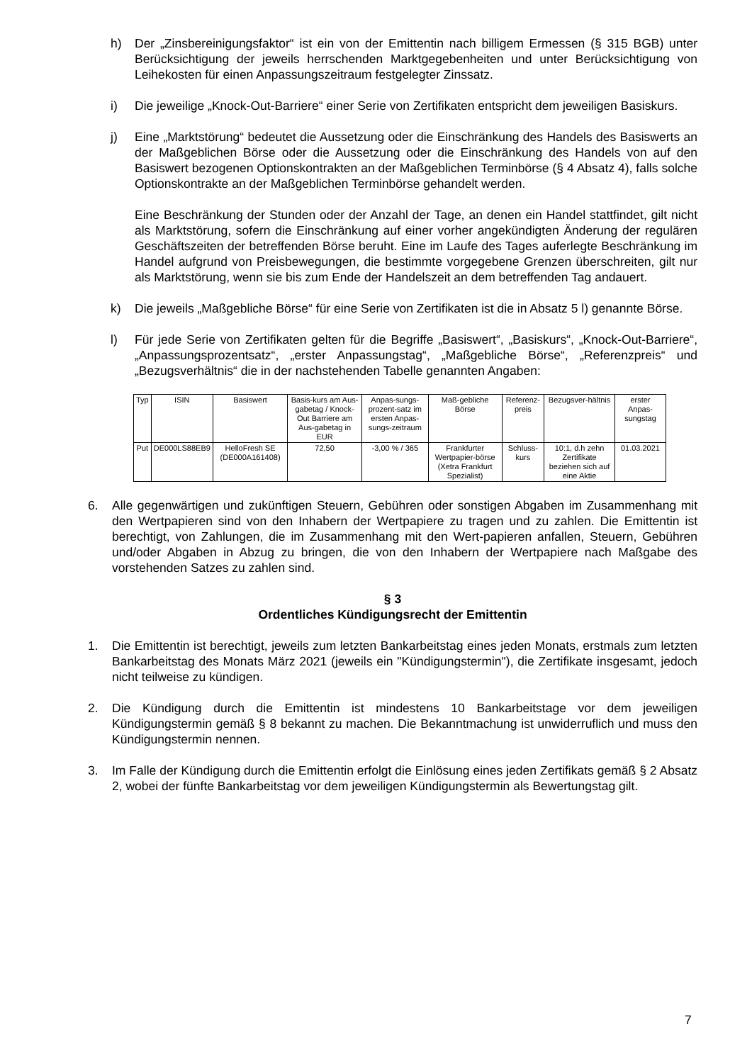h) Der „Zinsbereinigungsfaktor“ ist ein von der Emittentin nach billigem Ermessen (§ 315 BGB) unter Berücksichtigung der jeweils herrschenden Marktgegebenheiten und unter Berücksichtigung von Leihekosten für einen Anpassungszeitraum festgelegter Zinssatz.
i) Die jeweilige „Knock-Out-Barriere“ einer Serie von Zertifikaten entspricht dem jeweiligen Basiskurs.
j) Eine „Marktstörung“ bedeutet die Aussetzung oder die Einschränkung des Handels des Basiswerts an der Maßgeblichen Börse oder die Aussetzung oder die Einschränkung des Handels von auf den Basiswert bezogenen Optionskontrakten an der Maßgeblichen Terminbörse (§ 4 Absatz 4), falls solche Optionskontrakte an der Maßgeblichen Terminbörse gehandelt werden.
Eine Beschränkung der Stunden oder der Anzahl der Tage, an denen ein Handel stattfindet, gilt nicht als Marktstörung, sofern die Einschränkung auf einer vorher angekündigten Änderung der regulären Geschäftszeiten der betreffenden Börse beruht. Eine im Laufe des Tages auferlegte Beschränkung im Handel aufgrund von Preisbewegungen, die bestimmte vorgegebene Grenzen überschreiten, gilt nur als Marktstörung, wenn sie bis zum Ende der Handelszeit an dem betreffenden Tag andauert.
k) Die jeweils „Maßgebliche Börse“ für eine Serie von Zertifikaten ist die in Absatz 5 l) genannte Börse.
l) Für jede Serie von Zertifikaten gelten für die Begriffe „Basiswert“, „Basiskurs“, „Knock-Out-Barriere“, „Anpassungsprozentsatz“, „erster Anpassungstag“, „Maßgebliche Börse“, „Referenzpreis“ und „Bezugsverhältnis“ die in der nachstehenden Tabelle genannten Angaben:
| Typ | ISIN | Basiswert | Basis-kurs am Aus-gabetag / Knock-Out Barriere am Aus-gabetag in EUR | Anpas-sungs-prozent-satz im ersten Anpas-sungs-zeitraum | Maß-gebliche Börse | Referenz-preis | Bezugsver-hältnis | erster Anpas-sungstag |
| --- | --- | --- | --- | --- | --- | --- | --- | --- |
| Put | DE000LS88EB9 | HelloFresh SE (DE000A161408) | 72,50 | -3,00 % / 365 | Frankfurter Wertpapier-börse (Xetra Frankfurt Spezialist) | Schluss-kurs | 10:1, d.h zehn Zertifikate beziehen sich auf eine Aktie | 01.03.2021 |
6. Alle gegenwärtigen und zukünftigen Steuern, Gebühren oder sonstigen Abgaben im Zusammenhang mit den Wertpapieren sind von den Inhabern der Wertpapiere zu tragen und zu zahlen. Die Emittentin ist berechtigt, von Zahlungen, die im Zusammenhang mit den Wert-papieren anfallen, Steuern, Gebühren und/oder Abgaben in Abzug zu bringen, die von den Inhabern der Wertpapiere nach Maßgabe des vorstehenden Satzes zu zahlen sind.
§ 3
Ordentliches Kündigungsrecht der Emittentin
1. Die Emittentin ist berechtigt, jeweils zum letzten Bankarbeitstag eines jeden Monats, erstmals zum letzten Bankarbeitstag des Monats März 2021 (jeweils ein "Kündigungstermin"), die Zertifikate insgesamt, jedoch nicht teilweise zu kündigen.
2. Die Kündigung durch die Emittentin ist mindestens 10 Bankarbeitstage vor dem jeweiligen Kündigungstermin gemäß § 8 bekannt zu machen. Die Bekanntmachung ist unwiderruflich und muss den Kündigungstermin nennen.
3. Im Falle der Kündigung durch die Emittentin erfolgt die Einlösung eines jeden Zertifikats gemäß § 2 Absatz 2, wobei der fünfte Bankarbeitstag vor dem jeweiligen Kündigungstermin als Bewertungstag gilt.
7